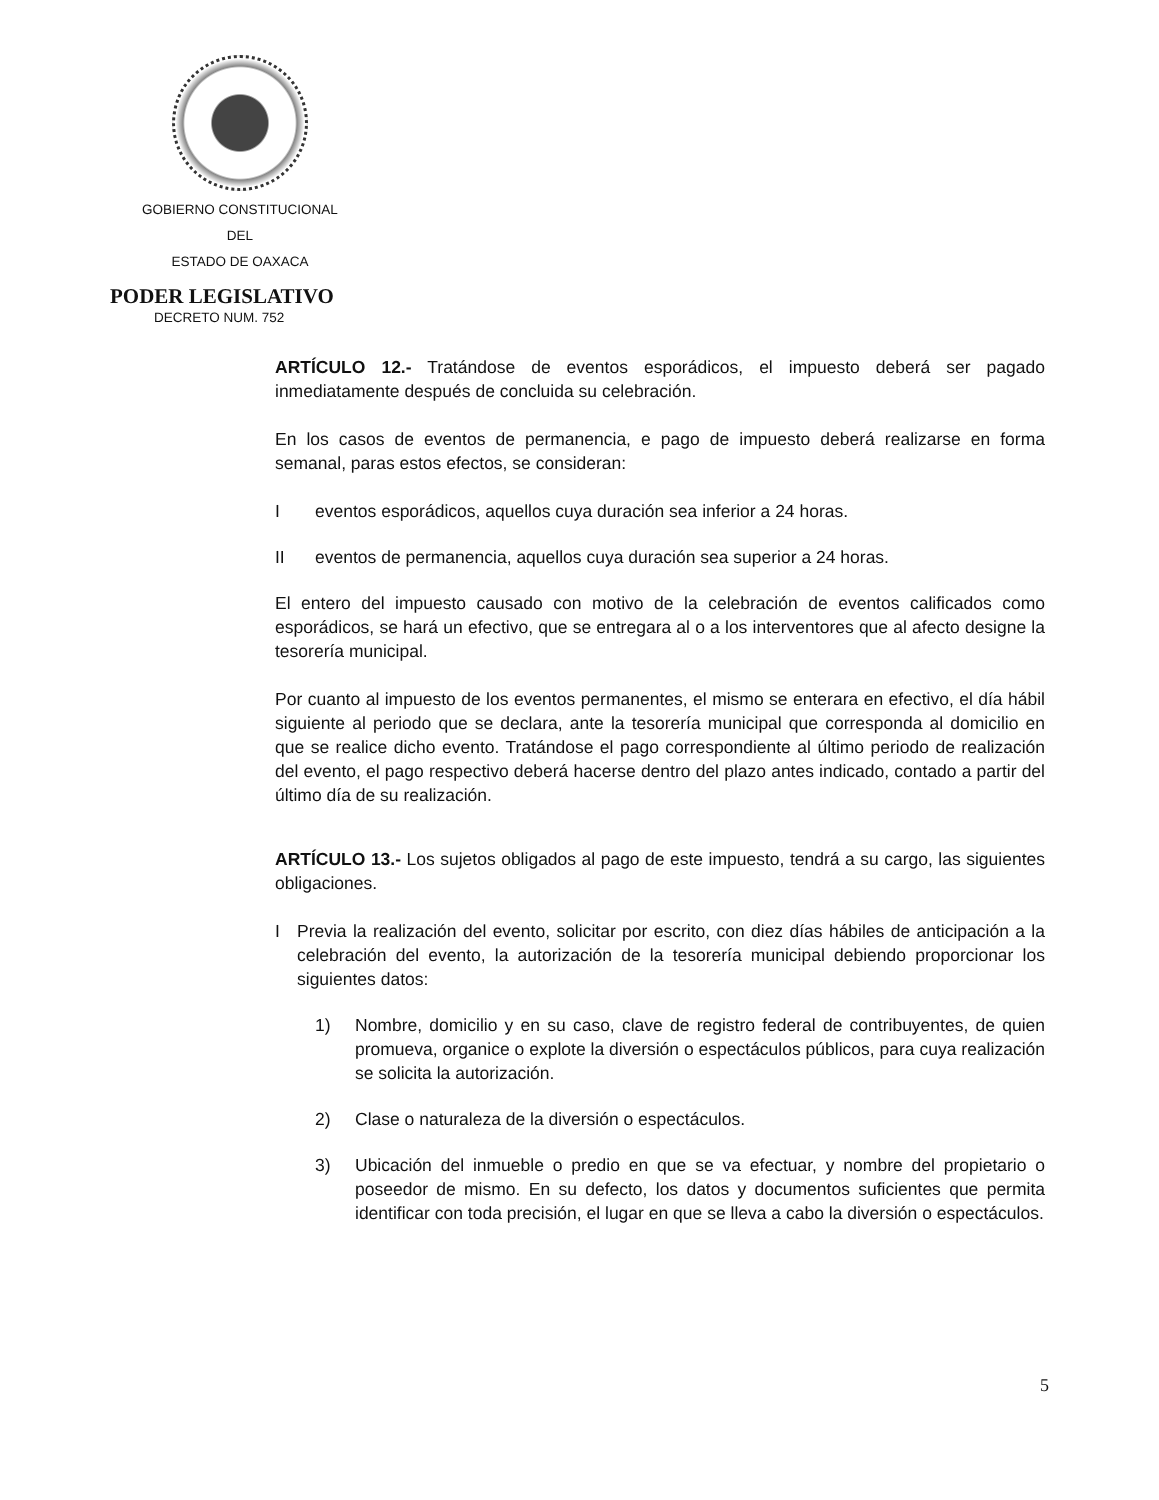GOBIERNO CONSTITUCIONAL
DEL
ESTADO DE OAXACA
PODER LEGISLATIVO
DECRETO NUM. 752
ARTÍCULO 12.- Tratándose de eventos esporádicos, el impuesto deberá ser pagado inmediatamente después de concluida su celebración.
En los casos de eventos de permanencia, e pago de impuesto deberá realizarse en forma semanal, paras estos efectos, se consideran:
Ieventos esporádicos, aquellos cuya duración sea inferior a 24 horas.
II eventos de permanencia, aquellos cuya duración sea superior a 24 horas.
El entero del impuesto causado con motivo de la celebración de eventos calificados como esporádicos, se hará un efectivo, que se entregara al o a los interventores que al afecto designe la tesorería municipal.
Por cuanto al impuesto de los eventos permanentes, el mismo se enterara en efectivo, el día hábil siguiente al periodo que se declara, ante la tesorería municipal que corresponda al domicilio en que se realice dicho evento. Tratándose el pago correspondiente al último periodo de realización del evento, el pago respectivo deberá hacerse dentro del plazo antes indicado, contado a partir del último día de su realización.
ARTÍCULO 13.- Los sujetos obligados al pago de este impuesto, tendrá a su cargo, las siguientes obligaciones.
I Previa la realización del evento, solicitar por escrito, con diez días hábiles de anticipación a la celebración del evento, la autorización de la tesorería municipal debiendo proporcionar los siguientes datos:
1) Nombre, domicilio y en su caso, clave de registro federal de contribuyentes, de quien promueva, organice o explote la diversión o espectáculos públicos, para cuya realización se solicita la autorización.
2) Clase o naturaleza de la diversión o espectáculos.
3) Ubicación del inmueble o predio en que se va efectuar, y nombre del propietario o poseedor de mismo. En su defecto, los datos y documentos suficientes que permita identificar con toda precisión, el lugar en que se lleva a cabo la diversión o espectáculos.
5